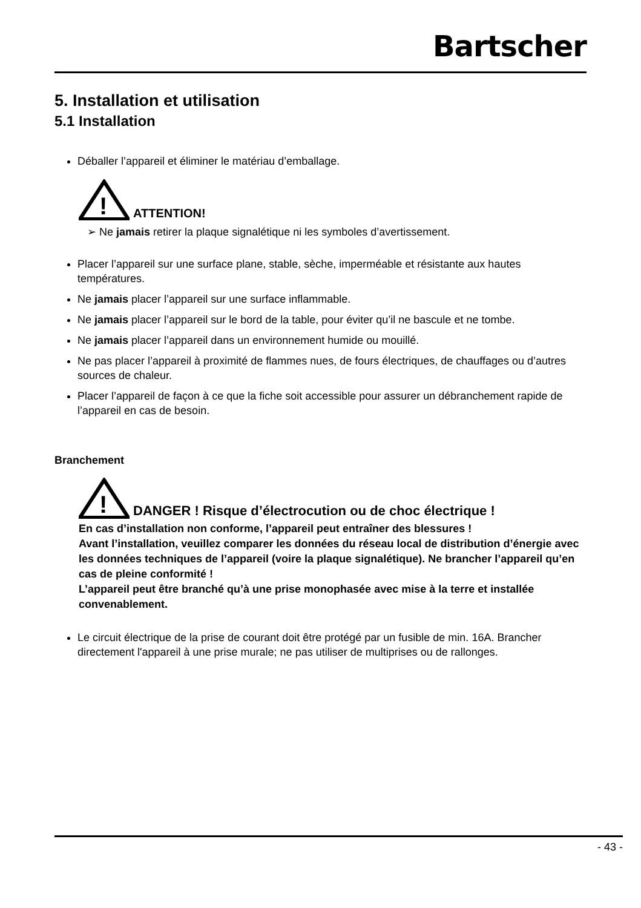Bartscher
5. Installation et utilisation
5.1 Installation
Déballer l’appareil et éliminer le matériau d’emballage.
!
ATTENTION!
➢ Ne jamais retirer la plaque signalétique ni les symboles d’avertissement.
Placer l’appareil sur une surface plane, stable, sèche, imperméable et résistante aux hautes températures.
Ne jamais placer l’appareil sur une surface inflammable.
Ne jamais placer l’appareil sur le bord de la table, pour éviter qu’il ne bascule et ne tombe.
Ne jamais placer l’appareil dans un environnement humide ou mouillé.
Ne pas placer l’appareil à proximité de flammes nues, de fours électriques, de chauffages ou d’autres sources de chaleur.
Placer l’appareil de façon à ce que la fiche soit accessible pour assurer un débranchement rapide de l’appareil en cas de besoin.
Branchement
!
DANGER ! Risque d’électrocution ou de choc électrique !
En cas d’installation non conforme, l’appareil peut entraîner des blessures !
Avant l’installation, veuillez comparer les données du réseau local de distribution d’énergie avec les données techniques de l’appareil (voire la plaque signalétique). Ne brancher l’appareil qu’en cas de pleine conformité !
L’appareil peut être branché qu’à une prise monophasée avec mise à la terre et installée convenablement.
Le circuit électrique de la prise de courant doit être protégé par un fusible de min. 16A. Brancher directement l'appareil à une prise murale; ne pas utiliser de multiprises ou de rallonges.
- 43 -